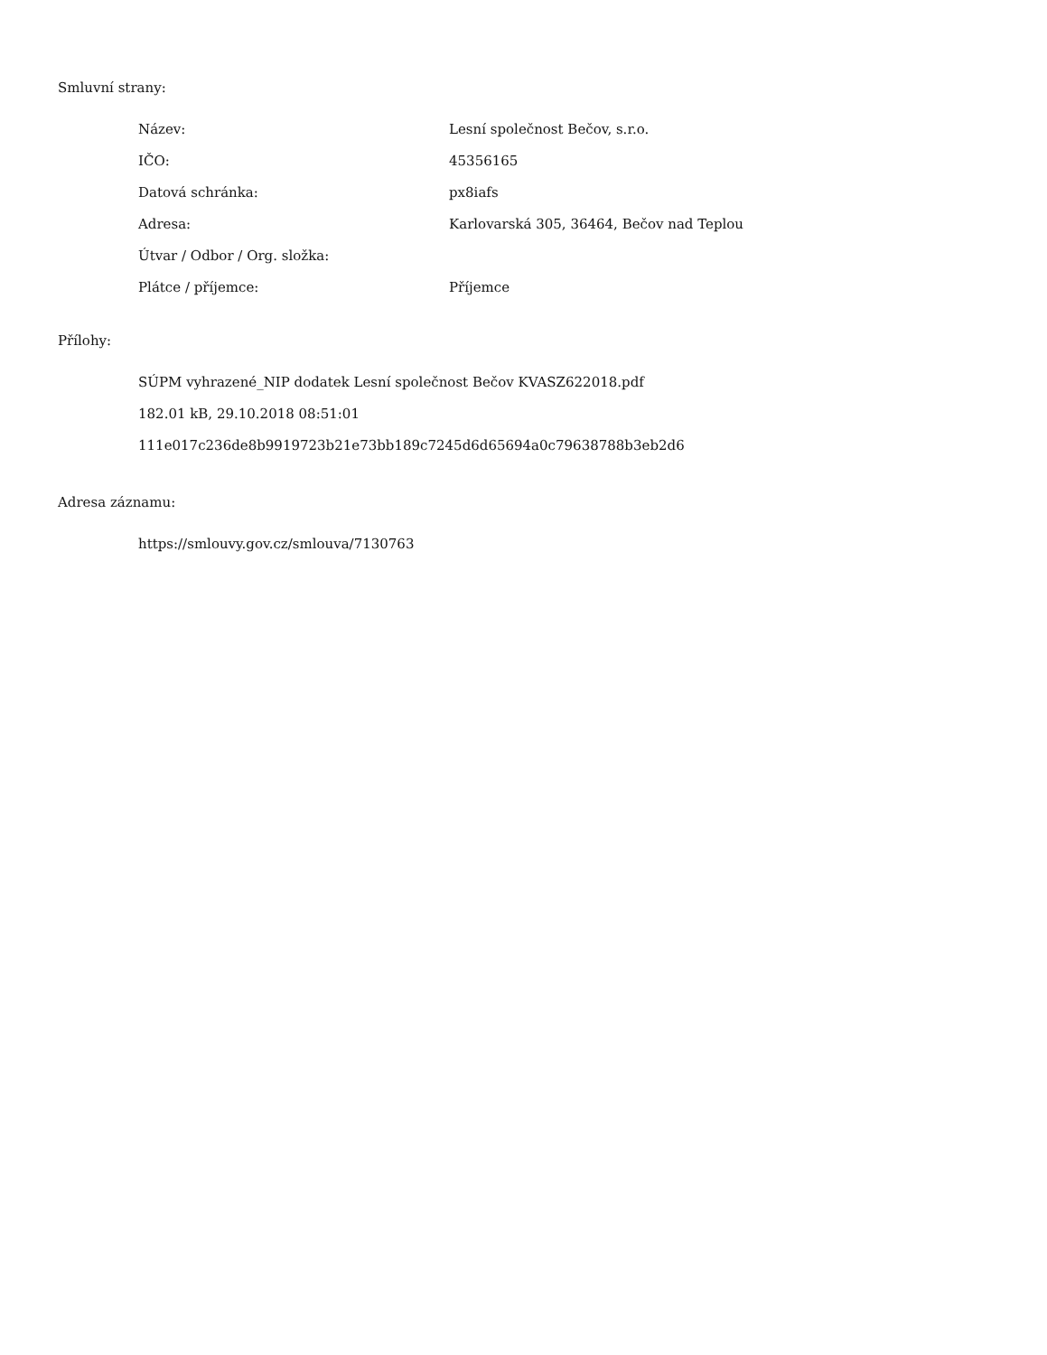Smluvní strany:
| Název: | Lesní společnost Bečov, s.r.o. |
| IČO: | 45356165 |
| Datová schránka: | px8iafs |
| Adresa: | Karlovarská 305, 36464, Bečov nad Teplou |
| Útvar / Odbor / Org. složka: | |
| Plátce / příjemce: | Příjemce |
Přílohy:
SÚPM vyhrazené_NIP dodatek Lesní společnost Bečov KVASZ622018.pdf
182.01 kB, 29.10.2018 08:51:01
111e017c236de8b9919723b21e73bb189c7245d6d65694a0c79638788b3eb2d6
Adresa záznamu:
https://smlouvy.gov.cz/smlouva/7130763